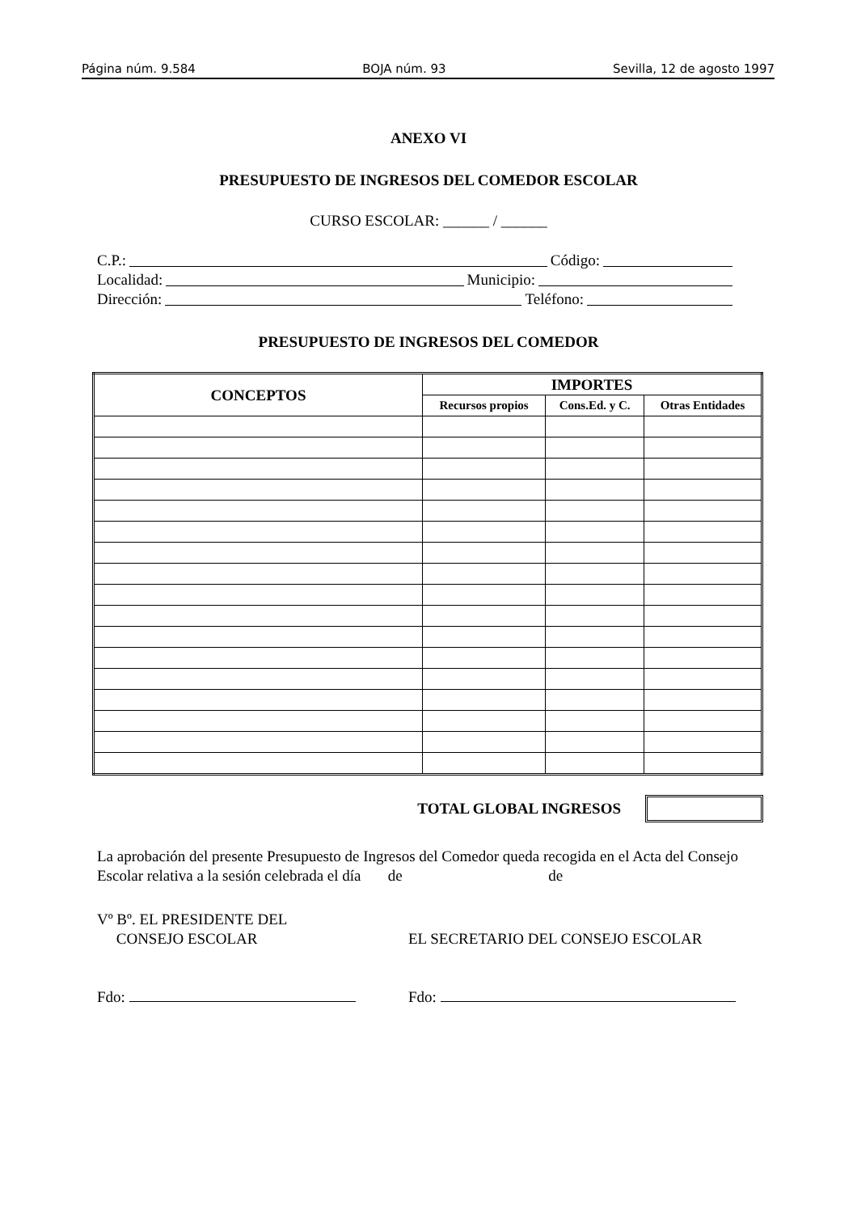Página núm. 9.584 BOJA núm. 93 Sevilla, 12 de agosto 1997
ANEXO VI
PRESUPUESTO DE INGRESOS DEL COMEDOR ESCOLAR
CURSO ESCOLAR: ______ / ______
C.P.: Código:
Localidad: Municipio:
Dirección: Teléfono:
PRESUPUESTO DE INGRESOS DEL COMEDOR
| CONCEPTOS | IMPORTES | | |
| --- | --- | --- | --- |
| | Recursos propios | Cons.Ed. y C. | Otras Entidades |
TOTAL GLOBAL INGRESOS
La aprobación del presente Presupuesto de Ingresos del Comedor queda recogida en el Acta del Consejo Escolar relativa a la sesión celebrada el día de de
Vº Bº. EL PRESIDENTE DEL
CONSEJO ESCOLAR
Fdo:
EL SECRETARIO DEL CONSEJO ESCOLAR
Fdo: